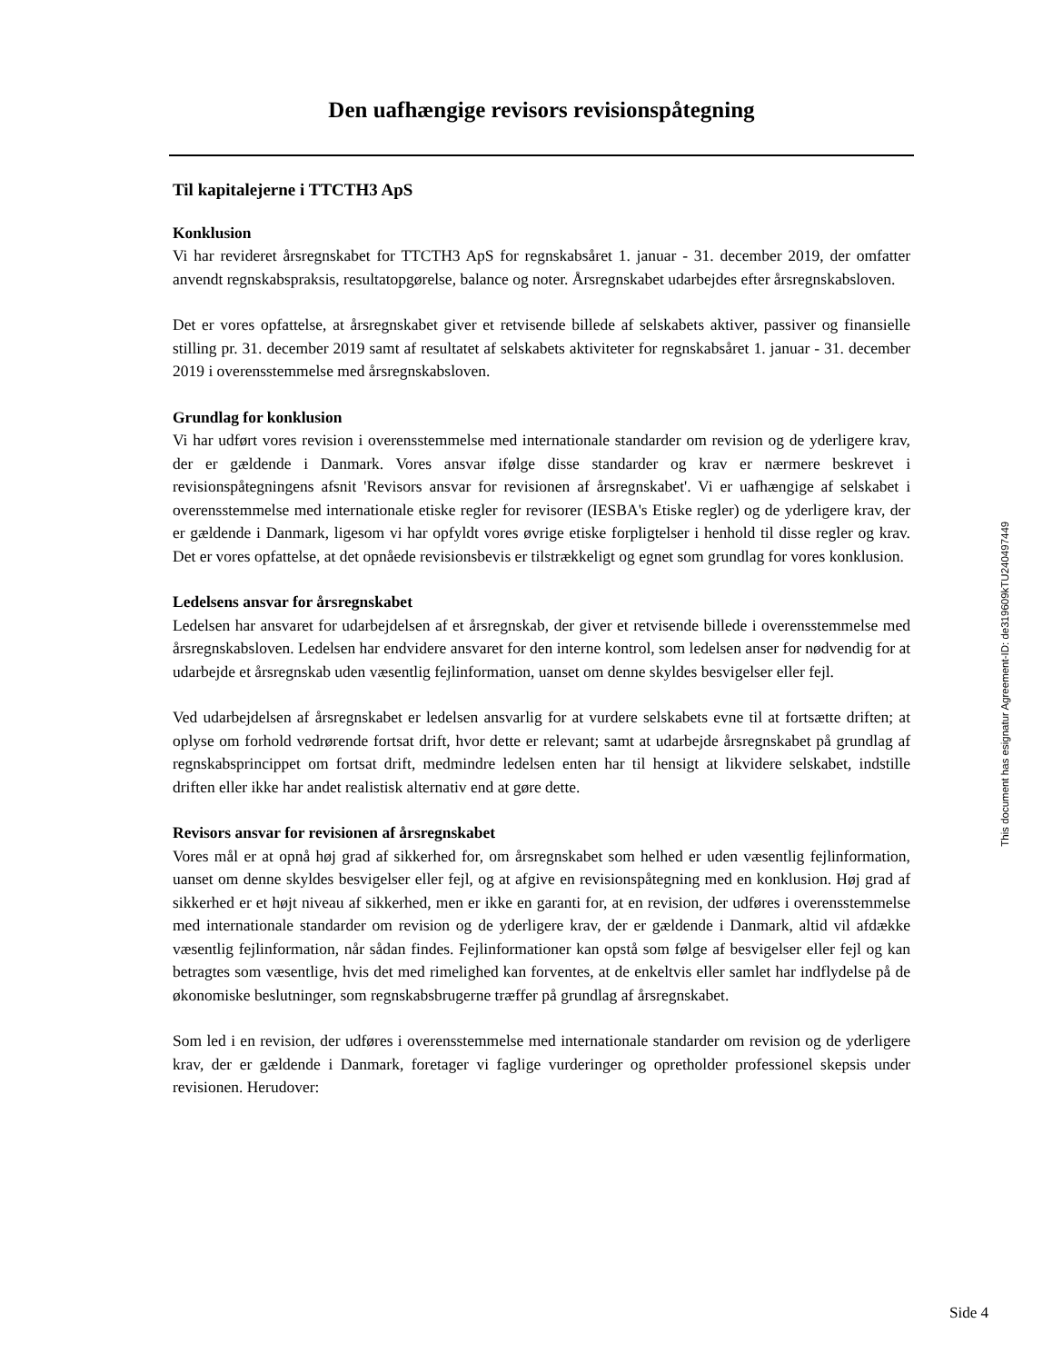Den uafhængige revisors revisionspåtegning
Til kapitalejerne i TTCTH3 ApS
Konklusion
Vi har revideret årsregnskabet for TTCTH3 ApS for regnskabsåret 1. januar - 31. december 2019, der omfatter anvendt regnskabspraksis, resultatopgørelse, balance og noter. Årsregnskabet udarbejdes efter årsregnskabsloven.
Det er vores opfattelse, at årsregnskabet giver et retvisende billede af selskabets aktiver, passiver og finansielle stilling pr. 31. december 2019 samt af resultatet af selskabets aktiviteter for regnskabsåret 1. januar - 31. december 2019 i overensstemmelse med årsregnskabsloven.
Grundlag for konklusion
Vi har udført vores revision i overensstemmelse med internationale standarder om revision og de yderligere krav, der er gældende i Danmark. Vores ansvar ifølge disse standarder og krav er nærmere beskrevet i revisionspåtegningens afsnit 'Revisors ansvar for revisionen af årsregnskabet'. Vi er uafhængige af selskabet i overensstemmelse med internationale etiske regler for revisorer (IESBA's Etiske regler) og de yderligere krav, der er gældende i Danmark, ligesom vi har opfyldt vores øvrige etiske forpligtelser i henhold til disse regler og krav. Det er vores opfattelse, at det opnåede revisionsbevis er tilstrækkeligt og egnet som grundlag for vores konklusion.
Ledelsens ansvar for årsregnskabet
Ledelsen har ansvaret for udarbejdelsen af et årsregnskab, der giver et retvisende billede i overensstemmelse med årsregnskabsloven. Ledelsen har endvidere ansvaret for den interne kontrol, som ledelsen anser for nødvendig for at udarbejde et årsregnskab uden væsentlig fejlinformation, uanset om denne skyldes besvigelser eller fejl.
Ved udarbejdelsen af årsregnskabet er ledelsen ansvarlig for at vurdere selskabets evne til at fortsætte driften; at oplyse om forhold vedrørende fortsat drift, hvor dette er relevant; samt at udarbejde årsregnskabet på grundlag af regnskabsprincippet om fortsat drift, medmindre ledelsen enten har til hensigt at likvidere selskabet, indstille driften eller ikke har andet realistisk alternativ end at gøre dette.
Revisors ansvar for revisionen af årsregnskabet
Vores mål er at opnå høj grad af sikkerhed for, om årsregnskabet som helhed er uden væsentlig fejlinformation, uanset om denne skyldes besvigelser eller fejl, og at afgive en revisionspåtegning med en konklusion. Høj grad af sikkerhed er et højt niveau af sikkerhed, men er ikke en garanti for, at en revision, der udføres i overensstemmelse med internationale standarder om revision og de yderligere krav, der er gældende i Danmark, altid vil afdække væsentlig fejlinformation, når sådan findes. Fejlinformationer kan opstå som følge af besvigelser eller fejl og kan betragtes som væsentlige, hvis det med rimelighed kan forventes, at de enkeltvis eller samlet har indflydelse på de økonomiske beslutninger, som regnskabsbrugerne træffer på grundlag af årsregnskabet.
Som led i en revision, der udføres i overensstemmelse med internationale standarder om revision og de yderligere krav, der er gældende i Danmark, foretager vi faglige vurderinger og opretholder professionel skepsis under revisionen. Herudover:
This document has esignatur Agreement-ID: de319609kTU240497449
Side 4